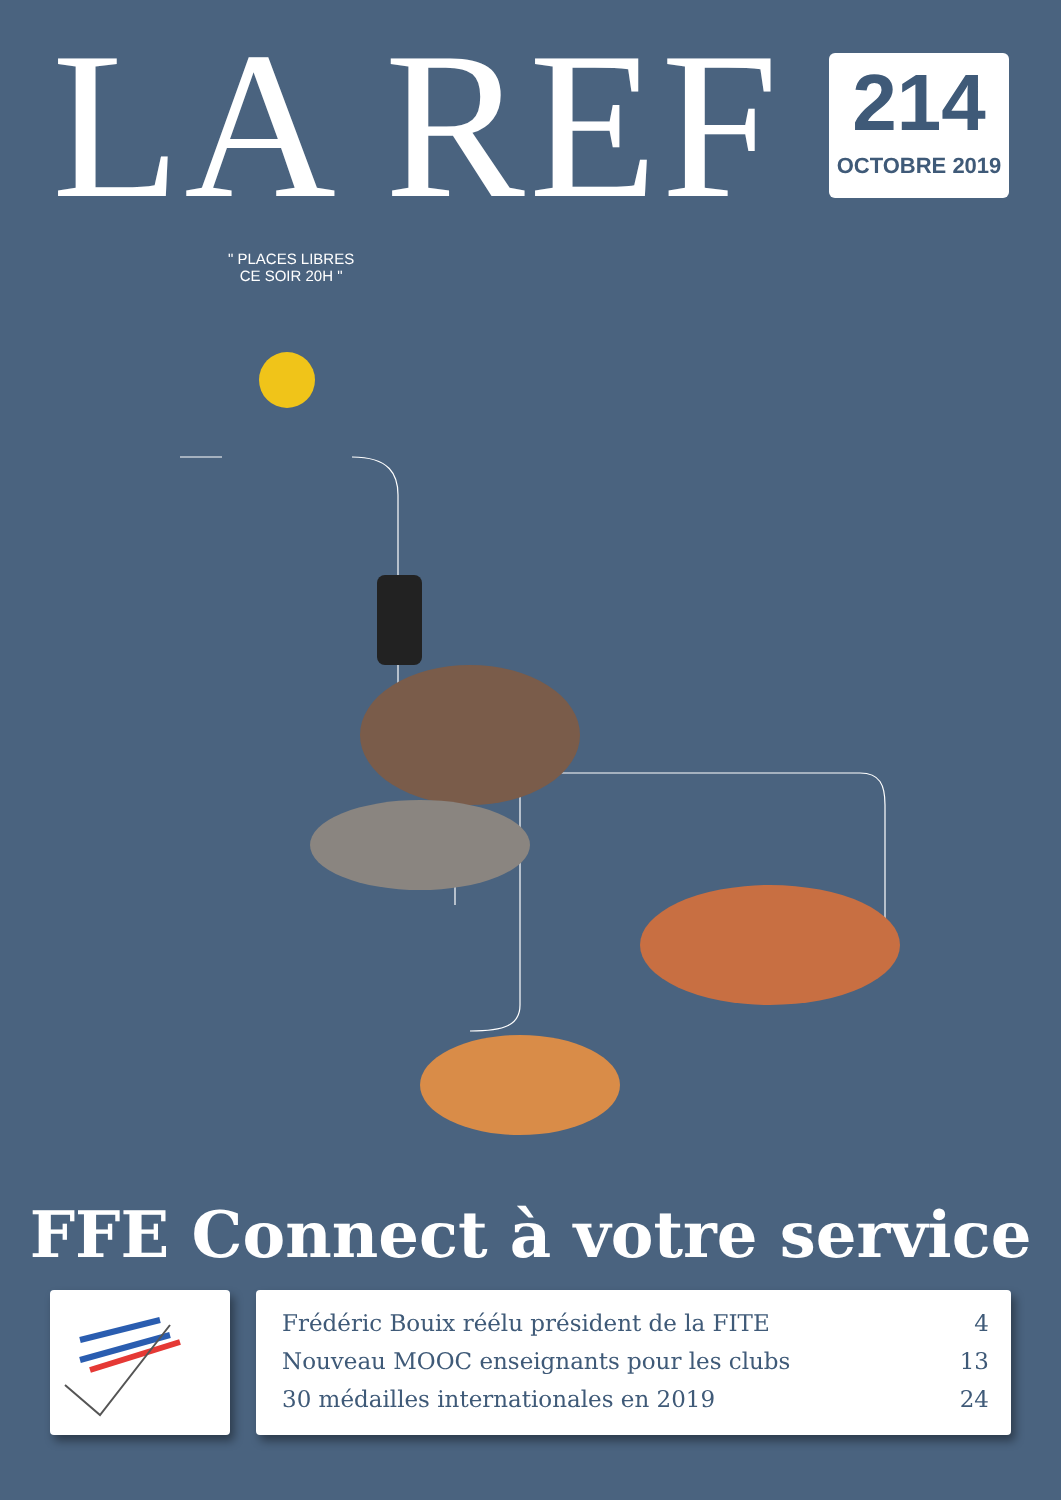LA REF
214
OCTOBRE 2019
" PLACES LIBRES
CE SOIR 20H "
FFE Connect à votre service
Frédéric Bouix réélu président de la FITE 4
Nouveau MOOC enseignants pour les clubs 13
30 médailles internationales en 2019 24